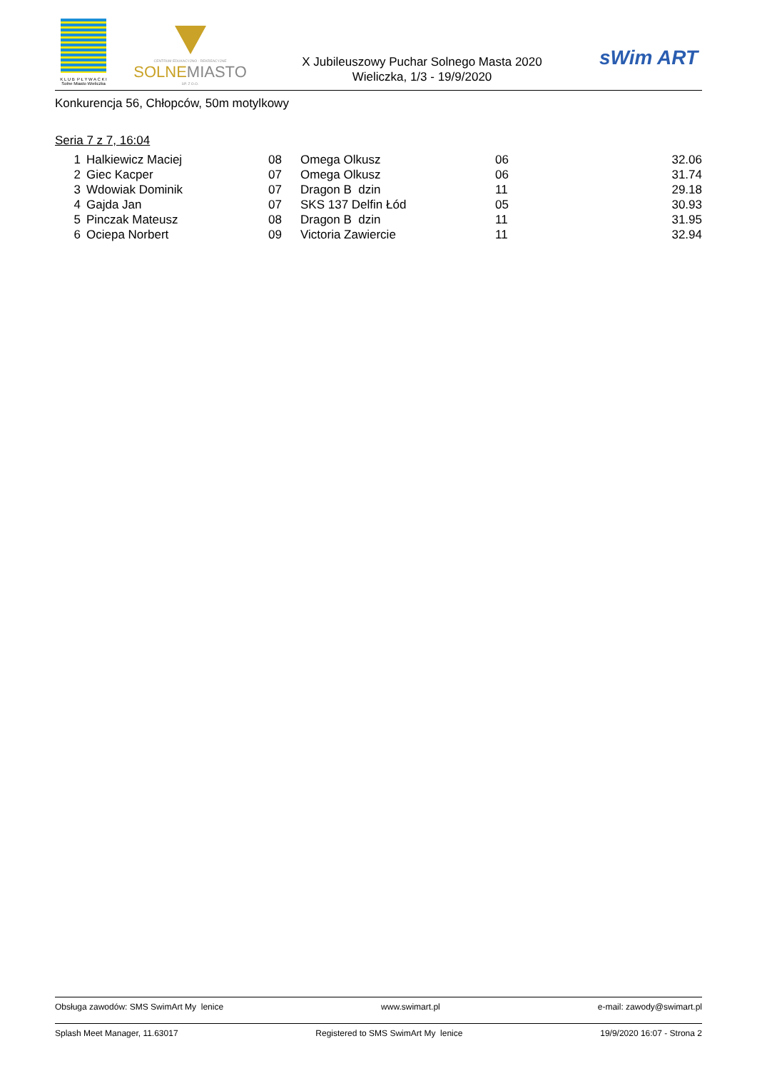K L U B P Ł Y W A C K I
Solne Miasto Wieliczka
CENTRUM EDUKACYJNO - REKREACYJNE
SOLNEMIASTO
SP. Z O.O.
X Jubileuszowy Puchar Solnego Masta 2020
Wieliczka, 1/3 - 19/9/2020
sWim ART
Konkurencja 56, Chłopców, 50m motylkowy
Seria 7 z 7, 16:04
| 1 | Halkiewicz Maciej | 08 | Omega Olkusz | 06 | 32.06 |
| 2 | Giec Kacper | 07 | Omega Olkusz | 06 | 31.74 |
| 3 | Wdowiak Dominik | 07 | Dragon B dzin | 11 | 29.18 |
| 4 | Gajda Jan | 07 | SKS 137 Delfin Łód | 05 | 30.93 |
| 5 | Pinczak Mateusz | 08 | Dragon B dzin | 11 | 31.95 |
| 6 | Ociepa Norbert | 09 | Victoria Zawiercie | 11 | 32.94 |
Obsługa zawodów: SMS SwimArt My lenice www.swimart.pl e-mail: zawody@swimart.pl
Splash Meet Manager, 11.63017 Registered to SMS SwimArt My lenice 19/9/2020 16:07 - Strona 2